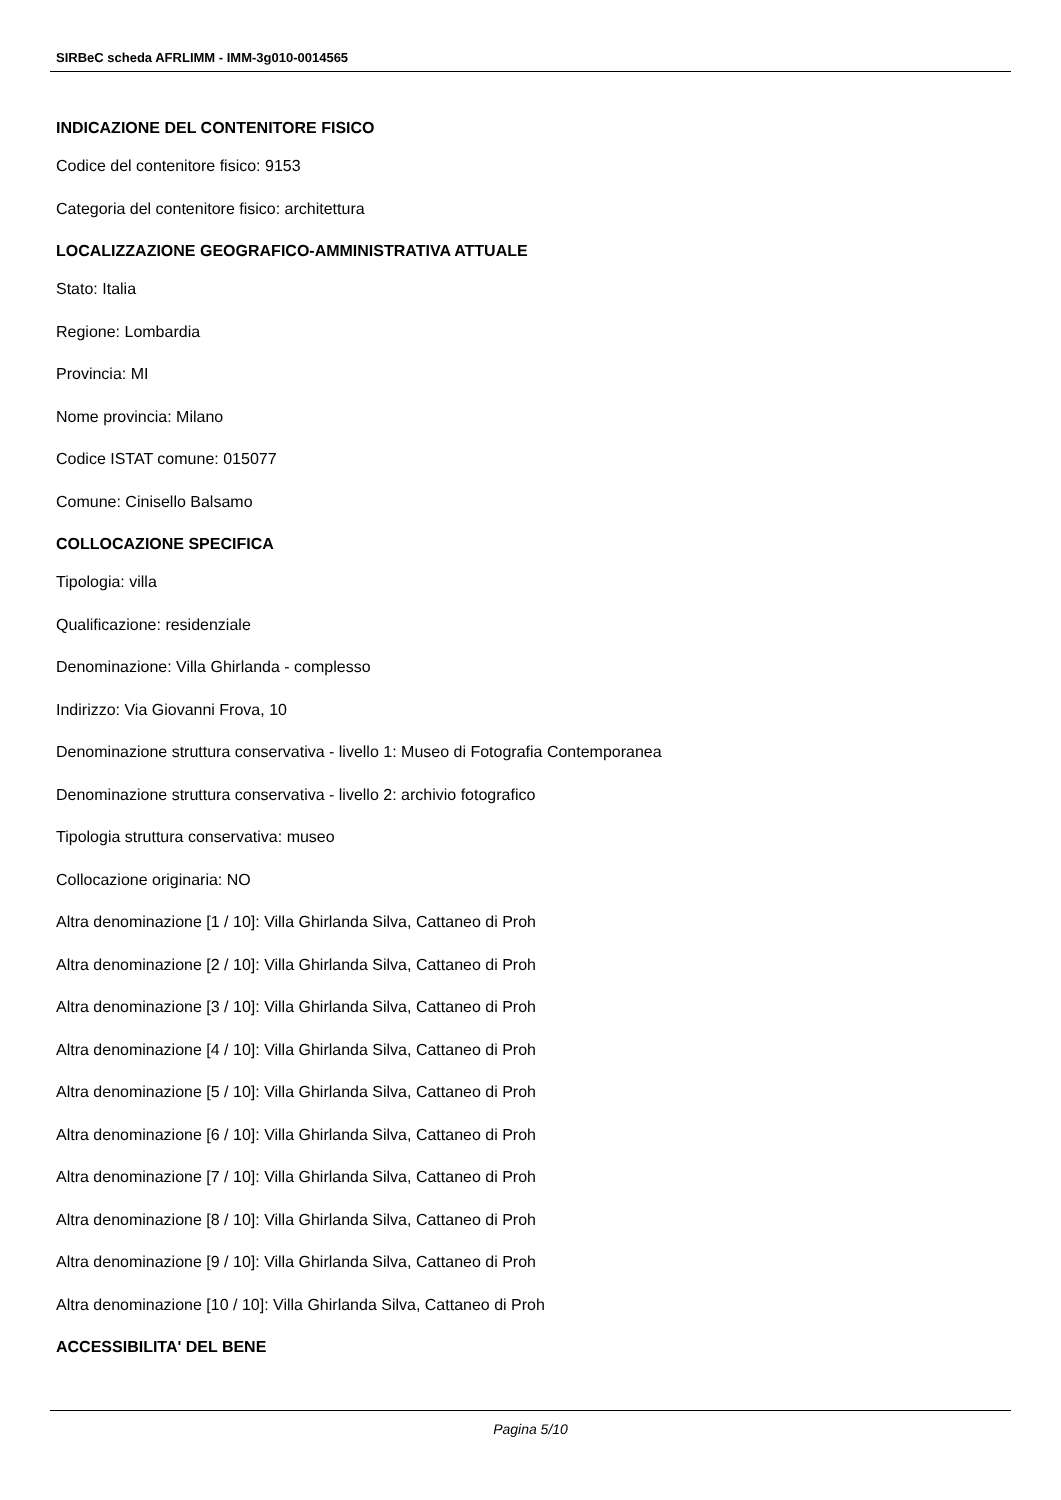SIRBeC scheda AFRLIMM - IMM-3g010-0014565
INDICAZIONE DEL CONTENITORE FISICO
Codice del contenitore fisico: 9153
Categoria del contenitore fisico: architettura
LOCALIZZAZIONE GEOGRAFICO-AMMINISTRATIVA ATTUALE
Stato: Italia
Regione: Lombardia
Provincia: MI
Nome provincia: Milano
Codice ISTAT comune: 015077
Comune: Cinisello Balsamo
COLLOCAZIONE SPECIFICA
Tipologia: villa
Qualificazione: residenziale
Denominazione: Villa Ghirlanda - complesso
Indirizzo: Via Giovanni Frova, 10
Denominazione struttura conservativa - livello 1: Museo di Fotografia Contemporanea
Denominazione struttura conservativa - livello 2: archivio fotografico
Tipologia struttura conservativa: museo
Collocazione originaria: NO
Altra denominazione [1 / 10]: Villa Ghirlanda Silva, Cattaneo di Proh
Altra denominazione [2 / 10]: Villa Ghirlanda Silva, Cattaneo di Proh
Altra denominazione [3 / 10]: Villa Ghirlanda Silva, Cattaneo di Proh
Altra denominazione [4 / 10]: Villa Ghirlanda Silva, Cattaneo di Proh
Altra denominazione [5 / 10]: Villa Ghirlanda Silva, Cattaneo di Proh
Altra denominazione [6 / 10]: Villa Ghirlanda Silva, Cattaneo di Proh
Altra denominazione [7 / 10]: Villa Ghirlanda Silva, Cattaneo di Proh
Altra denominazione [8 / 10]: Villa Ghirlanda Silva, Cattaneo di Proh
Altra denominazione [9 / 10]: Villa Ghirlanda Silva, Cattaneo di Proh
Altra denominazione [10 / 10]: Villa Ghirlanda Silva, Cattaneo di Proh
ACCESSIBILITA' DEL BENE
Pagina 5/10